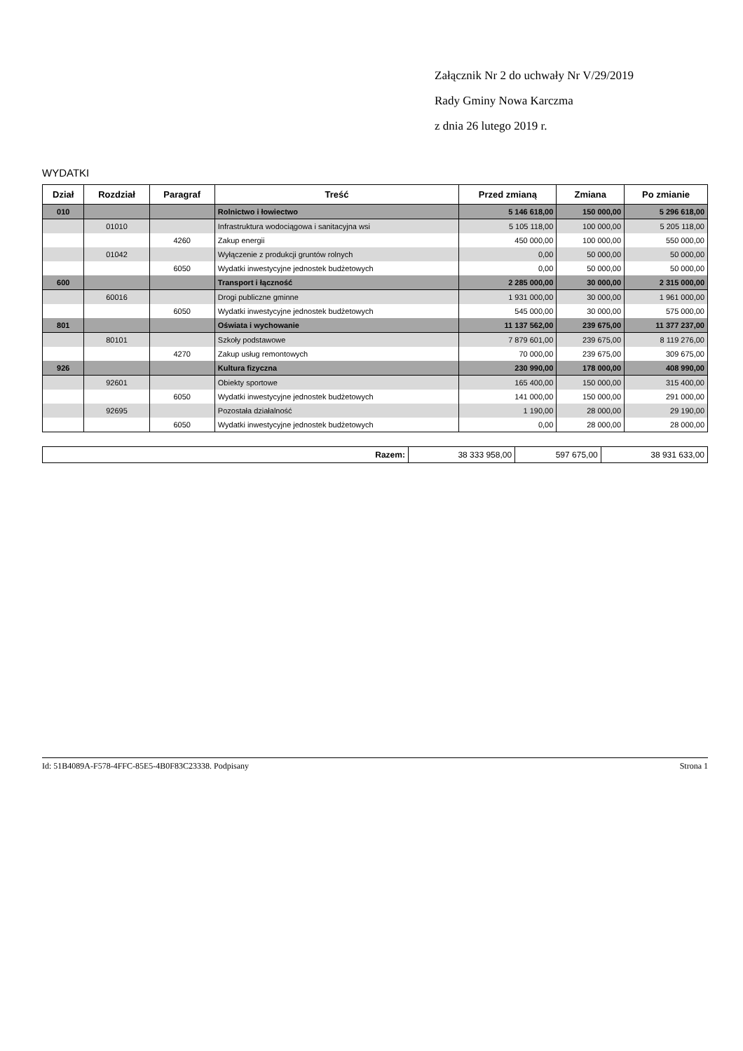Załącznik Nr 2 do uchwały Nr V/29/2019
Rady Gminy Nowa Karczma
z dnia 26 lutego 2019 r.
WYDATKI
| Dział | Rozdział | Paragraf | Treść | Przed zmianą | Zmiana | Po zmianie |
| --- | --- | --- | --- | --- | --- | --- |
| 010 | | | Rolnictwo i łowiectwo | 5 146 618,00 | 150 000,00 | 5 296 618,00 |
| | 01010 | | Infrastruktura wodociągowa i sanitacyjna wsi | 5 105 118,00 | 100 000,00 | 5 205 118,00 |
| | | 4260 | Zakup energii | 450 000,00 | 100 000,00 | 550 000,00 |
| | 01042 | | Wyłączenie z produkcji gruntów rolnych | 0,00 | 50 000,00 | 50 000,00 |
| | | 6050 | Wydatki inwestycyjne jednostek budżetowych | 0,00 | 50 000,00 | 50 000,00 |
| 600 | | | Transport i łączność | 2 285 000,00 | 30 000,00 | 2 315 000,00 |
| | 60016 | | Drogi publiczne gminne | 1 931 000,00 | 30 000,00 | 1 961 000,00 |
| | | 6050 | Wydatki inwestycyjne jednostek budżetowych | 545 000,00 | 30 000,00 | 575 000,00 |
| 801 | | | Oświata i wychowanie | 11 137 562,00 | 239 675,00 | 11 377 237,00 |
| | 80101 | | Szkoły podstawowe | 7 879 601,00 | 239 675,00 | 8 119 276,00 |
| | | 4270 | Zakup usług remontowych | 70 000,00 | 239 675,00 | 309 675,00 |
| 926 | | | Kultura fizyczna | 230 990,00 | 178 000,00 | 408 990,00 |
| | 92601 | | Obiekty sportowe | 165 400,00 | 150 000,00 | 315 400,00 |
| | | 6050 | Wydatki inwestycyjne jednostek budżetowych | 141 000,00 | 150 000,00 | 291 000,00 |
| | 92695 | | Pozostała działalność | 1 190,00 | 28 000,00 | 29 190,00 |
| | | 6050 | Wydatki inwestycyjne jednostek budżetowych | 0,00 | 28 000,00 | 28 000,00 |
| Razem: | 38 333 958,00 | 597 675,00 | 38 931 633,00 |
Id: 51B4089A-F578-4FFC-85E5-4B0F83C23338. Podpisany Strona 1